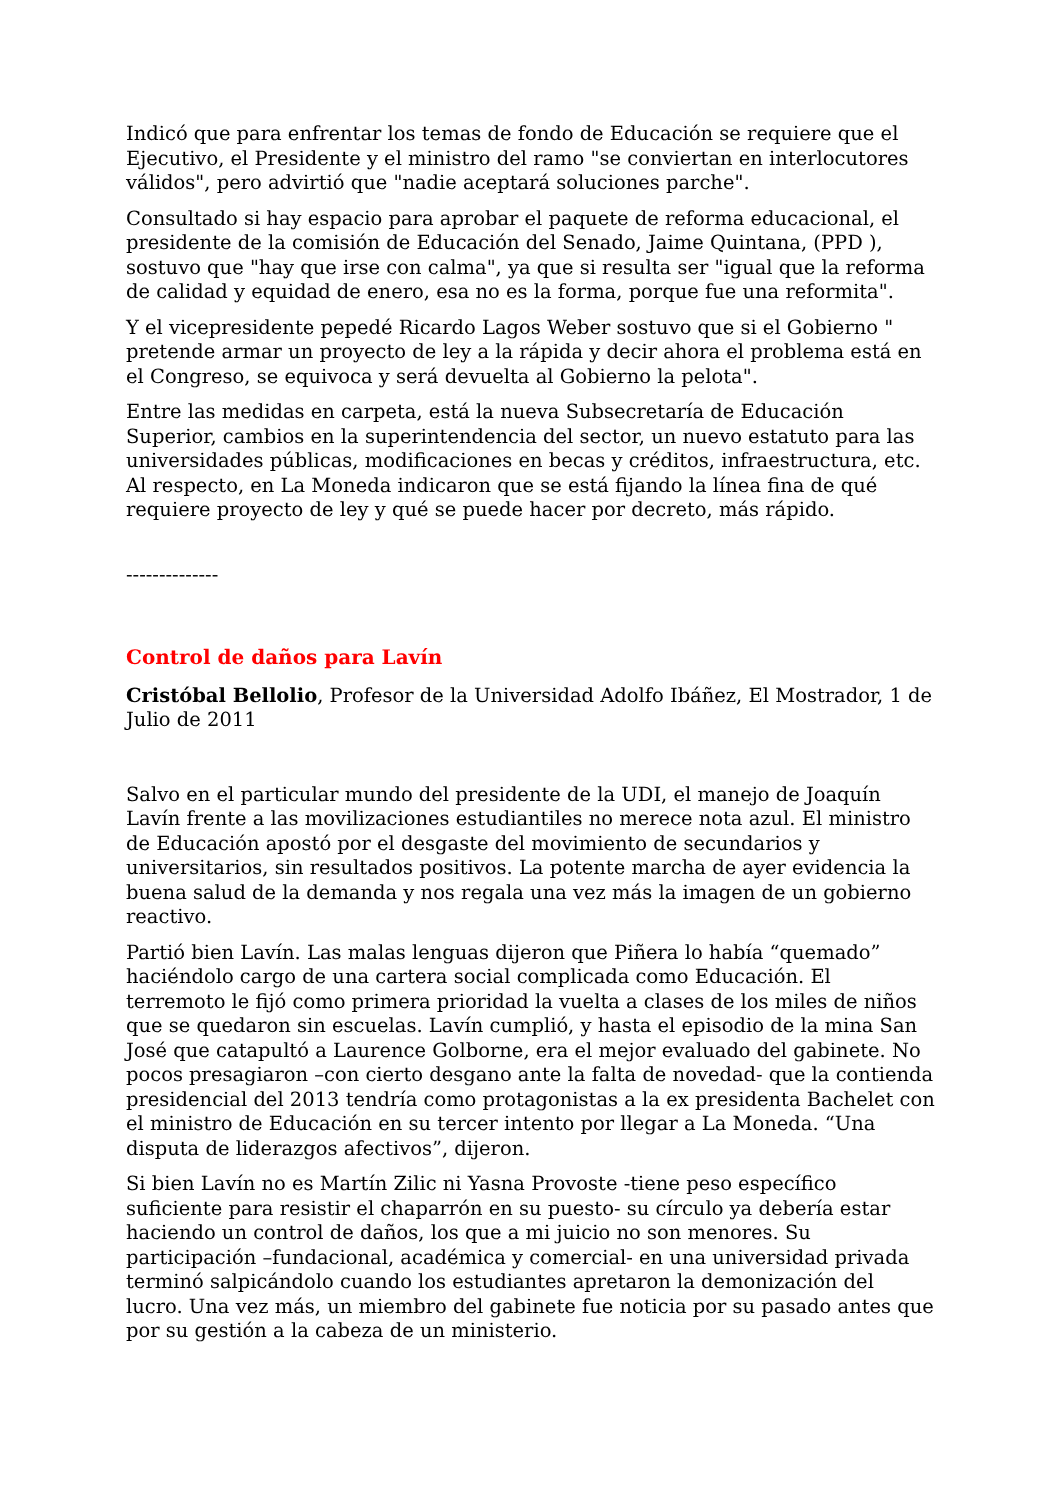Indicó que para enfrentar los temas de fondo de Educación se requiere que el Ejecutivo, el Presidente y el ministro del ramo "se conviertan en interlocutores válidos", pero advirtió que "nadie aceptará soluciones parche".
Consultado si hay espacio para aprobar el paquete de reforma educacional, el presidente de la comisión de Educación del Senado, Jaime Quintana, (PPD ), sostuvo que "hay que irse con calma", ya que si resulta ser "igual que la reforma de calidad y equidad de enero, esa no es la forma, porque fue una reformita".
Y el vicepresidente pepedé Ricardo Lagos Weber sostuvo que si el Gobierno " pretende armar un proyecto de ley a la rápida y decir ahora el problema está en el Congreso, se equivoca y será devuelta al Gobierno la pelota".
Entre las medidas en carpeta, está la nueva Subsecretaría de Educación Superior, cambios en la superintendencia del sector, un nuevo estatuto para las universidades públicas, modificaciones en becas y créditos, infraestructura, etc. Al respecto, en La Moneda indicaron que se está fijando la línea fina de qué requiere proyecto de ley y qué se puede hacer por decreto, más rápido.
--------------
Control de daños para Lavín
Cristóbal Bellolio, Profesor de la Universidad Adolfo Ibáñez, El Mostrador, 1 de Julio de 2011
Salvo en el particular mundo del presidente de la UDI, el manejo de Joaquín Lavín frente a las movilizaciones estudiantiles no merece nota azul. El ministro de Educación apostó por el desgaste del movimiento de secundarios y universitarios, sin resultados positivos. La potente marcha de ayer evidencia la buena salud de la demanda y nos regala una vez más la imagen de un gobierno reactivo.
Partió bien Lavín. Las malas lenguas dijeron que Piñera lo había “quemado” haciéndolo cargo de una cartera social complicada como Educación. El terremoto le fijó como primera prioridad la vuelta a clases de los miles de niños que se quedaron sin escuelas. Lavín cumplió, y hasta el episodio de la mina San José que catapultó a Laurence Golborne, era el mejor evaluado del gabinete. No pocos presagiaron –con cierto desgano ante la falta de novedad- que la contienda presidencial del 2013 tendría como protagonistas a la ex presidenta Bachelet con el ministro de Educación en su tercer intento por llegar a La Moneda. “Una disputa de liderazgos afectivos”, dijeron.
Si bien Lavín no es Martín Zilic ni Yasna Provoste -tiene peso específico suficiente para resistir el chaparrón en su puesto- su círculo ya debería estar haciendo un control de daños, los que a mi juicio no son menores. Su participación –fundacional, académica y comercial- en una universidad privada terminó salpicándolo cuando los estudiantes apretaron la demonización del lucro. Una vez más, un miembro del gabinete fue noticia por su pasado antes que por su gestión a la cabeza de un ministerio.